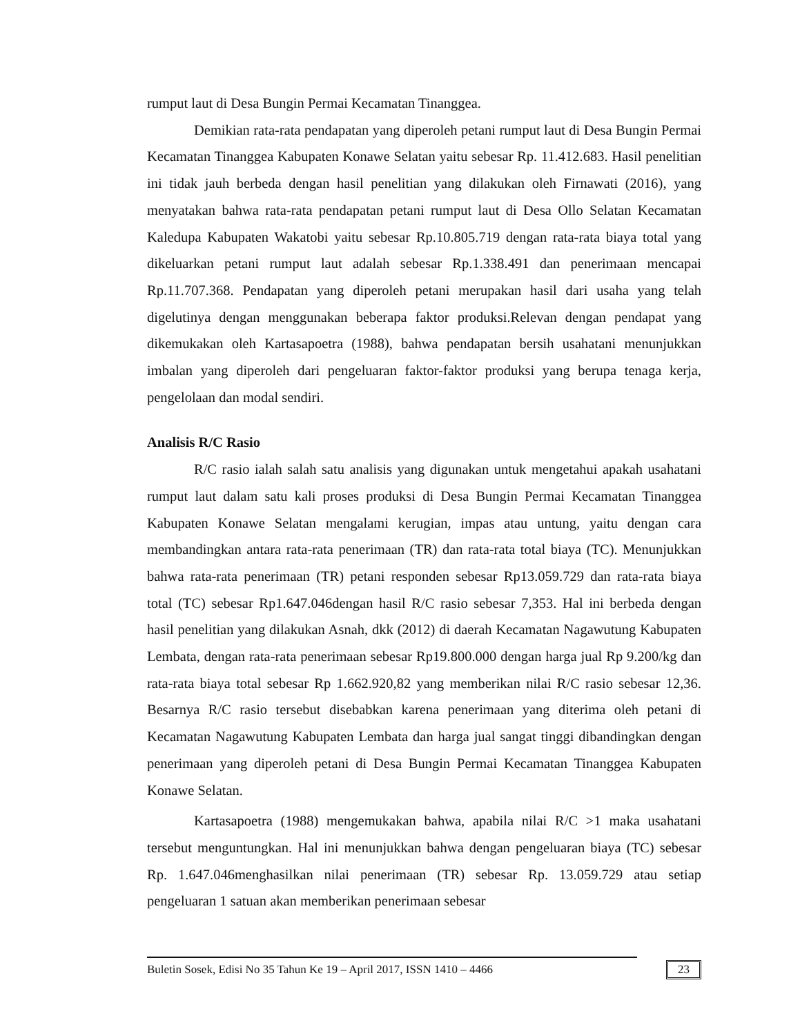rumput laut di Desa Bungin Permai Kecamatan Tinanggea.
Demikian rata-rata pendapatan yang diperoleh petani rumput laut di Desa Bungin Permai Kecamatan Tinanggea Kabupaten Konawe Selatan yaitu sebesar Rp. 11.412.683. Hasil penelitian ini tidak jauh berbeda dengan hasil penelitian yang dilakukan oleh Firnawati (2016), yang menyatakan bahwa rata-rata pendapatan petani rumput laut di Desa Ollo Selatan Kecamatan Kaledupa Kabupaten Wakatobi yaitu sebesar Rp.10.805.719 dengan rata-rata biaya total yang dikeluarkan petani rumput laut adalah sebesar Rp.1.338.491 dan penerimaan mencapai Rp.11.707.368. Pendapatan yang diperoleh petani merupakan hasil dari usaha yang telah digelutinya dengan menggunakan beberapa faktor produksi.Relevan dengan pendapat yang dikemukakan oleh Kartasapoetra (1988), bahwa pendapatan bersih usahatani menunjukkan imbalan yang diperoleh dari pengeluaran faktor-faktor produksi yang berupa tenaga kerja, pengelolaan dan modal sendiri.
Analisis R/C Rasio
R/C rasio ialah salah satu analisis yang digunakan untuk mengetahui apakah usahatani rumput laut dalam satu kali proses produksi di Desa Bungin Permai Kecamatan Tinanggea Kabupaten Konawe Selatan mengalami kerugian, impas atau untung, yaitu dengan cara membandingkan antara rata-rata penerimaan (TR) dan rata-rata total biaya (TC). Menunjukkan bahwa rata-rata penerimaan (TR) petani responden sebesar Rp13.059.729 dan rata-rata biaya total (TC) sebesar Rp1.647.046dengan hasil R/C rasio sebesar 7,353. Hal ini berbeda dengan hasil penelitian yang dilakukan Asnah, dkk (2012) di daerah Kecamatan Nagawutung Kabupaten Lembata, dengan rata-rata penerimaan sebesar Rp19.800.000 dengan harga jual Rp 9.200/kg dan rata-rata biaya total sebesar Rp 1.662.920,82 yang memberikan nilai R/C rasio sebesar 12,36. Besarnya R/C rasio tersebut disebabkan karena penerimaan yang diterima oleh petani di Kecamatan Nagawutung Kabupaten Lembata dan harga jual sangat tinggi dibandingkan dengan penerimaan yang diperoleh petani di Desa Bungin Permai Kecamatan Tinanggea Kabupaten Konawe Selatan.
Kartasapoetra (1988) mengemukakan bahwa, apabila nilai R/C >1 maka usahatani tersebut menguntungkan. Hal ini menunjukkan bahwa dengan pengeluaran biaya (TC) sebesar Rp. 1.647.046menghasilkan nilai penerimaan (TR) sebesar Rp. 13.059.729 atau setiap pengeluaran 1 satuan akan memberikan penerimaan sebesar
Buletin Sosek, Edisi No 35 Tahun Ke 19 – April 2017, ISSN 1410 – 4466 23